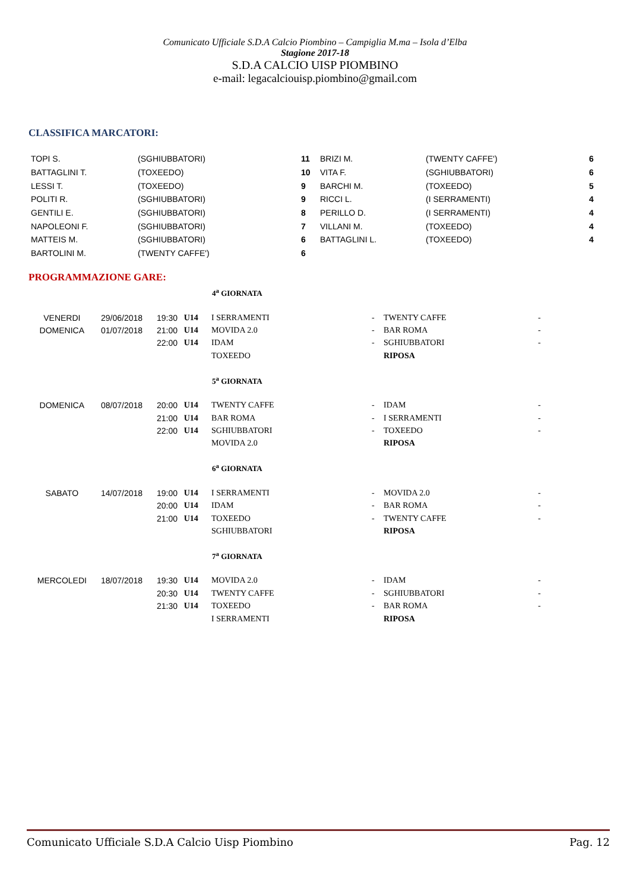Comunicato Ufficiale S.D.A Calcio Piombino – Campiglia M.ma – Isola d’Elba
Stagione 2017-18
S.D.A CALCIO UISP PIOMBINO
e-mail: legacalciouisp.piombino@gmail.com
CLASSIFICA MARCATORI:
| TOPI S. | (SGHIUBBATORI) | 11 | BRIZI M. | (TWENTY CAFFE') | 6 |
| BATTAGLINI T. | (TOXEEDO) | 10 | VITA F. | (SGHIUBBATORI) | 6 |
| LESSI T. | (TOXEEDO) | 9 | BARCHI M. | (TOXEEDO) | 5 |
| POLITI R. | (SGHIUBBATORI) | 9 | RICCI L. | (I SERRAMENTI) | 4 |
| GENTILI E. | (SGHIUBBATORI) | 8 | PERILLO D. | (I SERRAMENTI) | 4 |
| NAPOLEONI F. | (SGHIUBBATORI) | 7 | VILLANI M. | (TOXEEDO) | 4 |
| MATTEIS M. | (SGHIUBBATORI) | 6 | BATTAGLINI L. | (TOXEEDO) | 4 |
| BARTOLINI M. | (TWENTY CAFFE') | 6 | | | |
PROGRAMMAZIONE GARE:
| | | | | 4<sup>a</sup> GIORNATA | | | |
| --- | --- | --- | --- | --- | --- | --- | --- |
| VENERDI | 29/06/2018 | 19:30 | U14 | I SERRAMENTI | - | TWENTY CAFFE | - |
| DOMENICA | 01/07/2018 | 21:00 | U14 | MOVIDA 2.0 | - | BAR ROMA | - |
| | | 22:00 | U14 | IDAM | - | SGHIUBBATORI | - |
| | | | | TOXEEDO | | RIPOSA | |
| | | | | 5<sup>a</sup> GIORNATA | | | |
| DOMENICA | 08/07/2018 | 20:00 | U14 | TWENTY CAFFE | - | IDAM | - |
| | | 21:00 | U14 | BAR ROMA | - | I SERRAMENTI | - |
| | | 22:00 | U14 | SGHIUBBATORI | - | TOXEEDO | - |
| | | | | MOVIDA 2.0 | | RIPOSA | |
| | | | | 6<sup>a</sup> GIORNATA | | | |
| SABATO | 14/07/2018 | 19:00 | U14 | I SERRAMENTI | - | MOVIDA 2.0 | - |
| | | 20:00 | U14 | IDAM | - | BAR ROMA | - |
| | | 21:00 | U14 | TOXEEDO | - | TWENTY CAFFE | - |
| | | | | SGHIUBBATORI | | RIPOSA | |
| | | | | 7<sup>a</sup> GIORNATA | | | |
| MERCOLEDI | 18/07/2018 | 19:30 | U14 | MOVIDA 2.0 | - | IDAM | - |
| | | 20:30 | U14 | TWENTY CAFFE | - | SGHIUBBATORI | - |
| | | 21:30 | U14 | TOXEEDO | - | BAR ROMA | - |
| | | | | I SERRAMENTI | | RIPOSA | |
Comunicato Ufficiale S.D.A Calcio Uisp Piombino Pag. 12